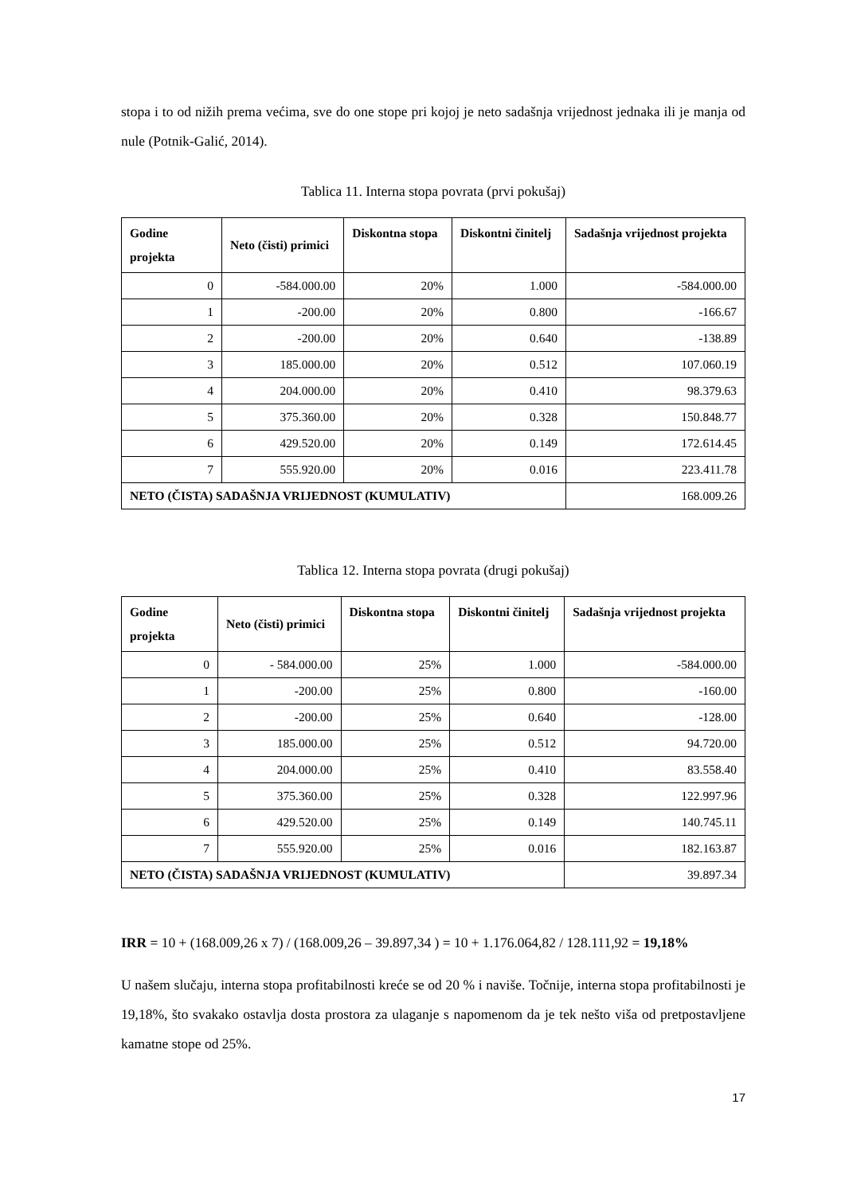stopa i to od nižih prema većima, sve do one stope pri kojoj je neto sadašnja vrijednost jednaka ili je manja od nule (Potnik-Galić, 2014).
Tablica 11. Interna stopa povrata (prvi pokušaj)
| Godine projekta | Neto (čisti) primici | Diskontna stopa | Diskontni činitelj | Sadašnja vrijednost projekta |
| --- | --- | --- | --- | --- |
| 0 | -584.000.00 | 20% | 1.000 | -584.000.00 |
| 1 | -200.00 | 20% | 0.800 | -166.67 |
| 2 | -200.00 | 20% | 0.640 | -138.89 |
| 3 | 185.000.00 | 20% | 0.512 | 107.060.19 |
| 4 | 204.000.00 | 20% | 0.410 | 98.379.63 |
| 5 | 375.360.00 | 20% | 0.328 | 150.848.77 |
| 6 | 429.520.00 | 20% | 0.149 | 172.614.45 |
| 7 | 555.920.00 | 20% | 0.016 | 223.411.78 |
| NETO (ČISTA) SADAŠNJA VRIJEDNOST (KUMULATIV) | | | | 168.009.26 |
Tablica 12. Interna stopa povrata (drugi pokušaj)
| Godine projekta | Neto (čisti) primici | Diskontna stopa | Diskontni činitelj | Sadašnja vrijednost projekta |
| --- | --- | --- | --- | --- |
| 0 | - 584.000.00 | 25% | 1.000 | -584.000.00 |
| 1 | -200.00 | 25% | 0.800 | -160.00 |
| 2 | -200.00 | 25% | 0.640 | -128.00 |
| 3 | 185.000.00 | 25% | 0.512 | 94.720.00 |
| 4 | 204.000.00 | 25% | 0.410 | 83.558.40 |
| 5 | 375.360.00 | 25% | 0.328 | 122.997.96 |
| 6 | 429.520.00 | 25% | 0.149 | 140.745.11 |
| 7 | 555.920.00 | 25% | 0.016 | 182.163.87 |
| NETO (ČISTA) SADAŠNJA VRIJEDNOST (KUMULATIV) | | | | 39.897.34 |
IRR = 10 + (168.009,26 x 7) / (168.009,26 – 39.897,34 ) = 10 + 1.176.064,82 / 128.111,92 = 19,18%
U našem slučaju, interna stopa profitabilnosti kreće se od 20 % i naviše. Točnije, interna stopa profitabilnosti je 19,18%, što svakako ostavlja dosta prostora za ulaganje s napomenom da je tek nešto viša od pretpostavljene kamatne stope od 25%.
17